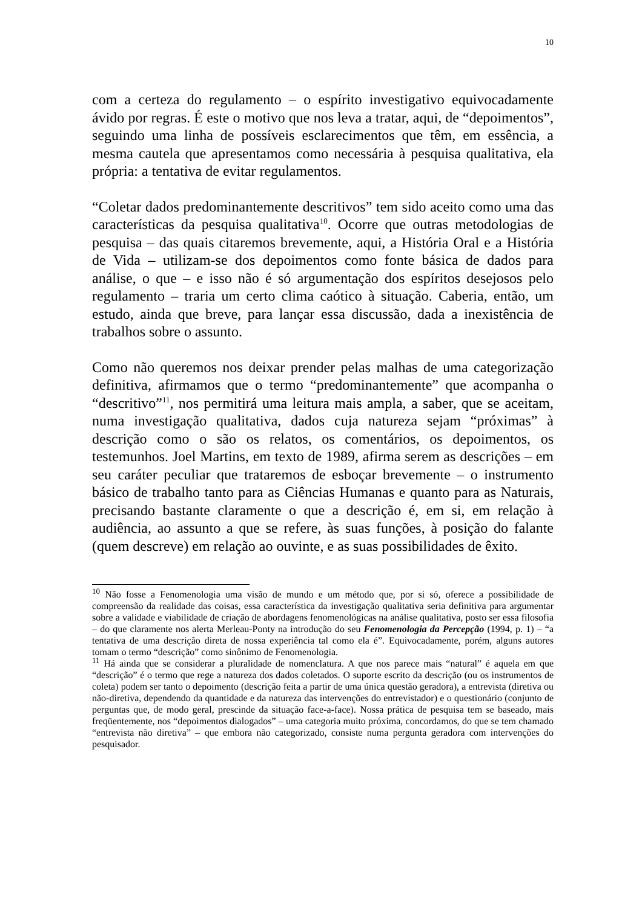10
com a certeza do regulamento – o espírito investigativo equivocadamente ávido por regras. É este o motivo que nos leva a tratar, aqui, de “depoimentos”, seguindo uma linha de possíveis esclarecimentos que têm, em essência, a mesma cautela que apresentamos como necessária à pesquisa qualitativa, ela própria: a tentativa de evitar regulamentos.
“Coletar dados predominantemente descritivos” tem sido aceito como uma das características da pesquisa qualitativa<sup>10</sup>. Ocorre que outras metodologias de pesquisa – das quais citaremos brevemente, aqui, a História Oral e a História de Vida – utilizam-se dos depoimentos como fonte básica de dados para análise, o que – e isso não é só argumentação dos espíritos desejosos pelo regulamento – traria um certo clima caótico à situação. Caberia, então, um estudo, ainda que breve, para lançar essa discussão, dada a inexistência de trabalhos sobre o assunto.
Como não queremos nos deixar prender pelas malhas de uma categorização definitiva, afirmamos que o termo “predominantemente” que acompanha o “descritivo”<sup>11</sup>, nos permitirá uma leitura mais ampla, a saber, que se aceitam, numa investigação qualitativa, dados cuja natureza sejam “próximas” à descrição como o são os relatos, os comentários, os depoimentos, os testemunhos. Joel Martins, em texto de 1989, afirma serem as descrições – em seu caráter peculiar que trataremos de esboçar brevemente – o instrumento básico de trabalho tanto para as Ciências Humanas e quanto para as Naturais, precisando bastante claramente o que a descrição é, em si, em relação à audiência, ao assunto a que se refere, às suas funções, à posição do falante (quem descreve) em relação ao ouvinte, e as suas possibilidades de êxito.
<sup>10</sup> Não fosse a Fenomenologia uma visão de mundo e um método que, por si só, oferece a possibilidade de compreensão da realidade das coisas, essa característica da investigação qualitativa seria definitiva para argumentar sobre a validade e viabilidade de criação de abordagens fenomenológicas na análise qualitativa, posto ser essa filosofia – do que claramente nos alerta Merleau-Ponty na introdução do seu Fenomenologia da Percepção (1994, p. 1) – “a tentativa de uma descrição direta de nossa experiência tal como ela é”. Equivocadamente, porém, alguns autores tomam o termo “descrição” como sinônimo de Fenomenologia.
<sup>11</sup> Há ainda que se considerar a pluralidade de nomenclatura. A que nos parece mais “natural” é aquela em que “descrição” é o termo que rege a natureza dos dados coletados. O suporte escrito da descrição (ou os instrumentos de coleta) podem ser tanto o depoimento (descrição feita a partir de uma única questão geradora), a entrevista (diretiva ou não-diretiva, dependendo da quantidade e da natureza das intervenções do entrevistador) e o questionário (conjunto de perguntas que, de modo geral, prescinde da situação face-a-face). Nossa prática de pesquisa tem se baseado, mais freqüentemente, nos “depoimentos dialogados” – uma categoria muito próxima, concordamos, do que se tem chamado “entrevista não diretiva” – que embora não categorizado, consiste numa pergunta geradora com intervenções do pesquisador.